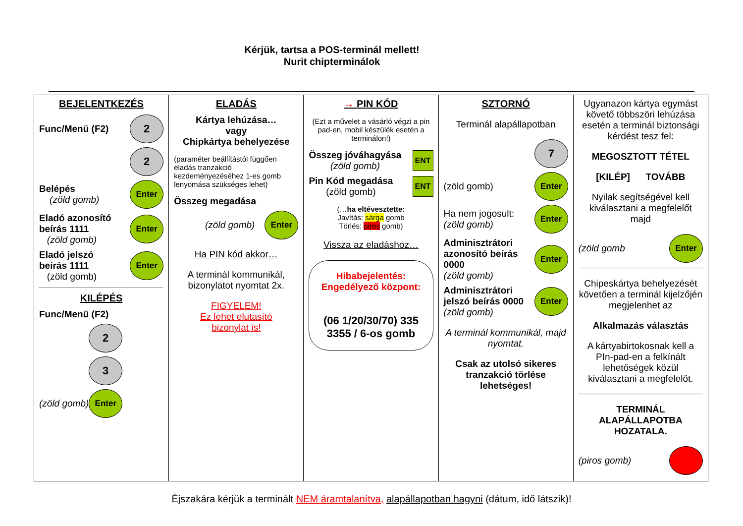Kérjük, tartsa a POS-terminál mellett!
Nurit chipterminálok
| BEJELENTKEZÉS Func/Menü (F2) 2 2 Belépés (zöld gomb) Enter Eladó azonosító beírás 1111 (zöld gomb) Enter Eladó jelszó beírás 1111 (zöld gomb) Enter KILÉPÉS Func/Menü (F2) 2 3 (zöld gomb) Enter | ELADÁS Kártya lehúzása… vagy Chipkártya behelyezése (paraméter beállítástól függően eladás tranzakció kezdeményezéséhez 1-es gomb lenyomása szükséges lehet) Összeg megadása (zöld gomb) Enter Ha PIN kód akkor… A terminál kommunikál, bizonylatot nyomtat 2x. FIGYELEM! Ez lehet elutasító bizonylat is! | → PIN KÓD (Ezt a művelet a vásárló végzi a pin pad-en, mobil készülék esetén a terminálon!) Összeg jóváhagyása (zöld gomb) ENT Pin Kód megadása (zöld gomb) ENT (… ha eltévesztette: Javítás: sárga gomb Törlés: piros gomb) Vissza az eladáshoz… Hibabejelentés: Engedélyező központ: (06 1/20/30/70) 335 3355 / 6-os gomb | SZTORNÓ Terminál alapállapotban 7 (zöld gomb) Enter Ha nem jogosult: (zöld gomb) Enter Adminisztrátori azonosító beírás 0000 (zöld gomb) Enter Adminisztrátori jelszó beírás 0000 (zöld gomb) Enter A terminál kommunikál, majd nyomtat. Csak az utolsó sikeres tranzakció törlése lehetséges! | Ugyanazon kártya egymást követő többszöri lehúzása esetén a terminál biztonsági kérdést tesz fel: MEGOSZTOTT TÉTEL [KILÉP] TOVÁBB Nyilak segítségével kell kiválasztani a megfelelőt majd (zöld gomb Enter Chipeskártya behelyezését követően a terminál kijelzőjén megjelenhet az Alkalmazás választás A kártyabirtokosnak kell a PIn-pad-en a felkínált lehetőségek közül kiválasztani a megfelelőt. TERMINÁL ALAPÁLLAPOTBA HOZATALA. (piros gomb) |
Éjszakára kérjük a terminált NEM áramtalanítva, alapállapotban hagyni (dátum, idő látszik)!